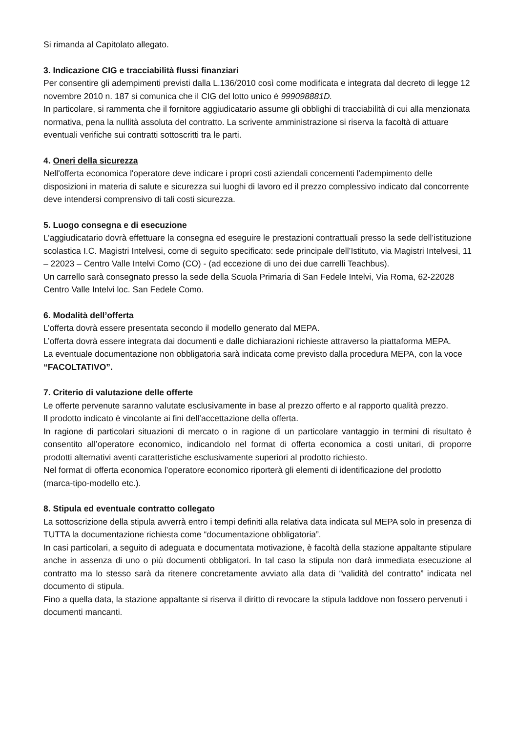Si rimanda al Capitolato allegato.
3. Indicazione CIG e tracciabilità flussi finanziari
Per consentire gli adempimenti previsti dalla L.136/2010 così come modificata e integrata dal decreto di legge 12 novembre 2010 n. 187 si comunica che il CIG del lotto unico è 999098881D.
In particolare, si rammenta che il fornitore aggiudicatario assume gli obblighi di tracciabilità di cui alla menzionata normativa, pena la nullità assoluta del contratto. La scrivente amministrazione si riserva la facoltà di attuare eventuali verifiche sui contratti sottoscritti tra le parti.
4. Oneri della sicurezza
Nell'offerta economica l'operatore deve indicare i propri costi aziendali concernenti l'adempimento delle disposizioni in materia di salute e sicurezza sui luoghi di lavoro ed il prezzo complessivo indicato dal concorrente deve intendersi comprensivo di tali costi sicurezza.
5. Luogo consegna e di esecuzione
L’aggiudicatario dovrà effettuare la consegna ed eseguire le prestazioni contrattuali presso la sede dell’istituzione scolastica I.C. Magistri Intelvesi, come di seguito specificato: sede principale dell’Istituto, via Magistri Intelvesi, 11 – 22023 – Centro Valle Intelvi Como (CO) - (ad eccezione di uno dei due carrelli Teachbus).
Un carrello sarà consegnato presso la sede della Scuola Primaria di San Fedele Intelvi, Via Roma, 62-22028 Centro Valle Intelvi loc. San Fedele Como.
6. Modalità dell’offerta
L’offerta dovrà essere presentata secondo il modello generato dal MEPA.
L’offerta dovrà essere integrata dai documenti e dalle dichiarazioni richieste attraverso la piattaforma MEPA.
La eventuale documentazione non obbligatoria sarà indicata come previsto dalla procedura MEPA, con la voce “FACOLTATIVO”.
7. Criterio di valutazione delle offerte
Le offerte pervenute saranno valutate esclusivamente in base al prezzo offerto e al rapporto qualità prezzo.
Il prodotto indicato è vincolante ai fini dell’accettazione della offerta.
In ragione di particolari situazioni di mercato o in ragione di un particolare vantaggio in termini di risultato è consentito all’operatore economico, indicandolo nel format di offerta economica a costi unitari, di proporre prodotti alternativi aventi caratteristiche esclusivamente superiori al prodotto richiesto.
Nel format di offerta economica l’operatore economico riporterà gli elementi di identificazione del prodotto (marca-tipo-modello etc.).
8. Stipula ed eventuale contratto collegato
La sottoscrizione della stipula avverrà entro i tempi definiti alla relativa data indicata sul MEPA solo in presenza di TUTTA la documentazione richiesta come “documentazione obbligatoria”.
In casi particolari, a seguito di adeguata e documentata motivazione, è facoltà della stazione appaltante stipulare anche in assenza di uno o più documenti obbligatori. In tal caso la stipula non darà immediata esecuzione al contratto ma lo stesso sarà da ritenere concretamente avviato alla data di “validità del contratto” indicata nel documento di stipula.
Fino a quella data, la stazione appaltante si riserva il diritto di revocare la stipula laddove non fossero pervenuti i documenti mancanti.